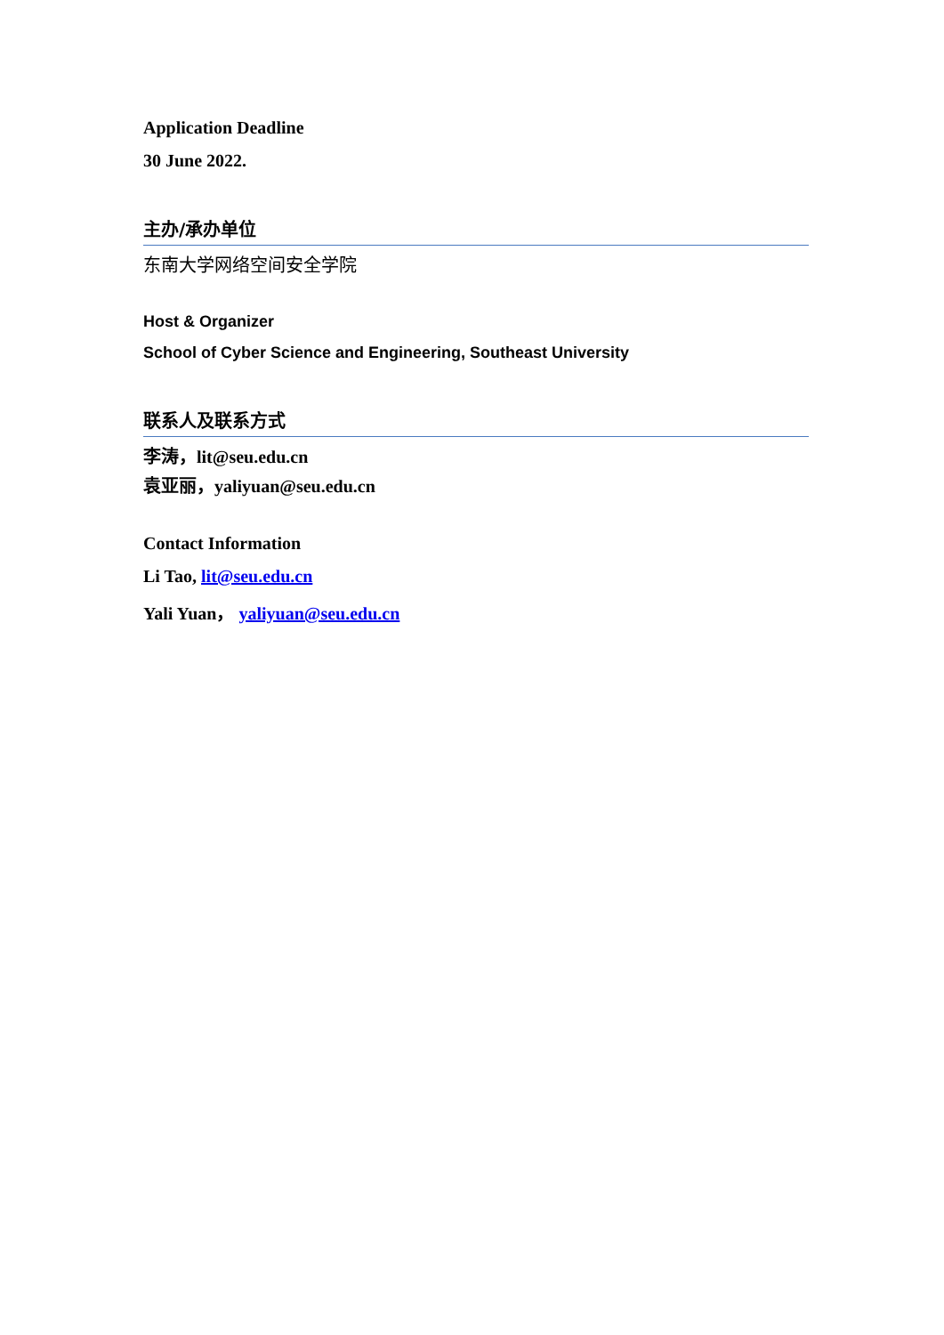Application Deadline
30 June 2022.
主办/承办单位
东南大学网络空间安全学院
Host & Organizer
School of Cyber Science and Engineering, Southeast University
联系人及联系方式
李涛，lit@seu.edu.cn
袁亚丽，yaliyuan@seu.edu.cn
Contact Information
Li Tao, lit@seu.edu.cn
Yali Yuan， yaliyuan@seu.edu.cn